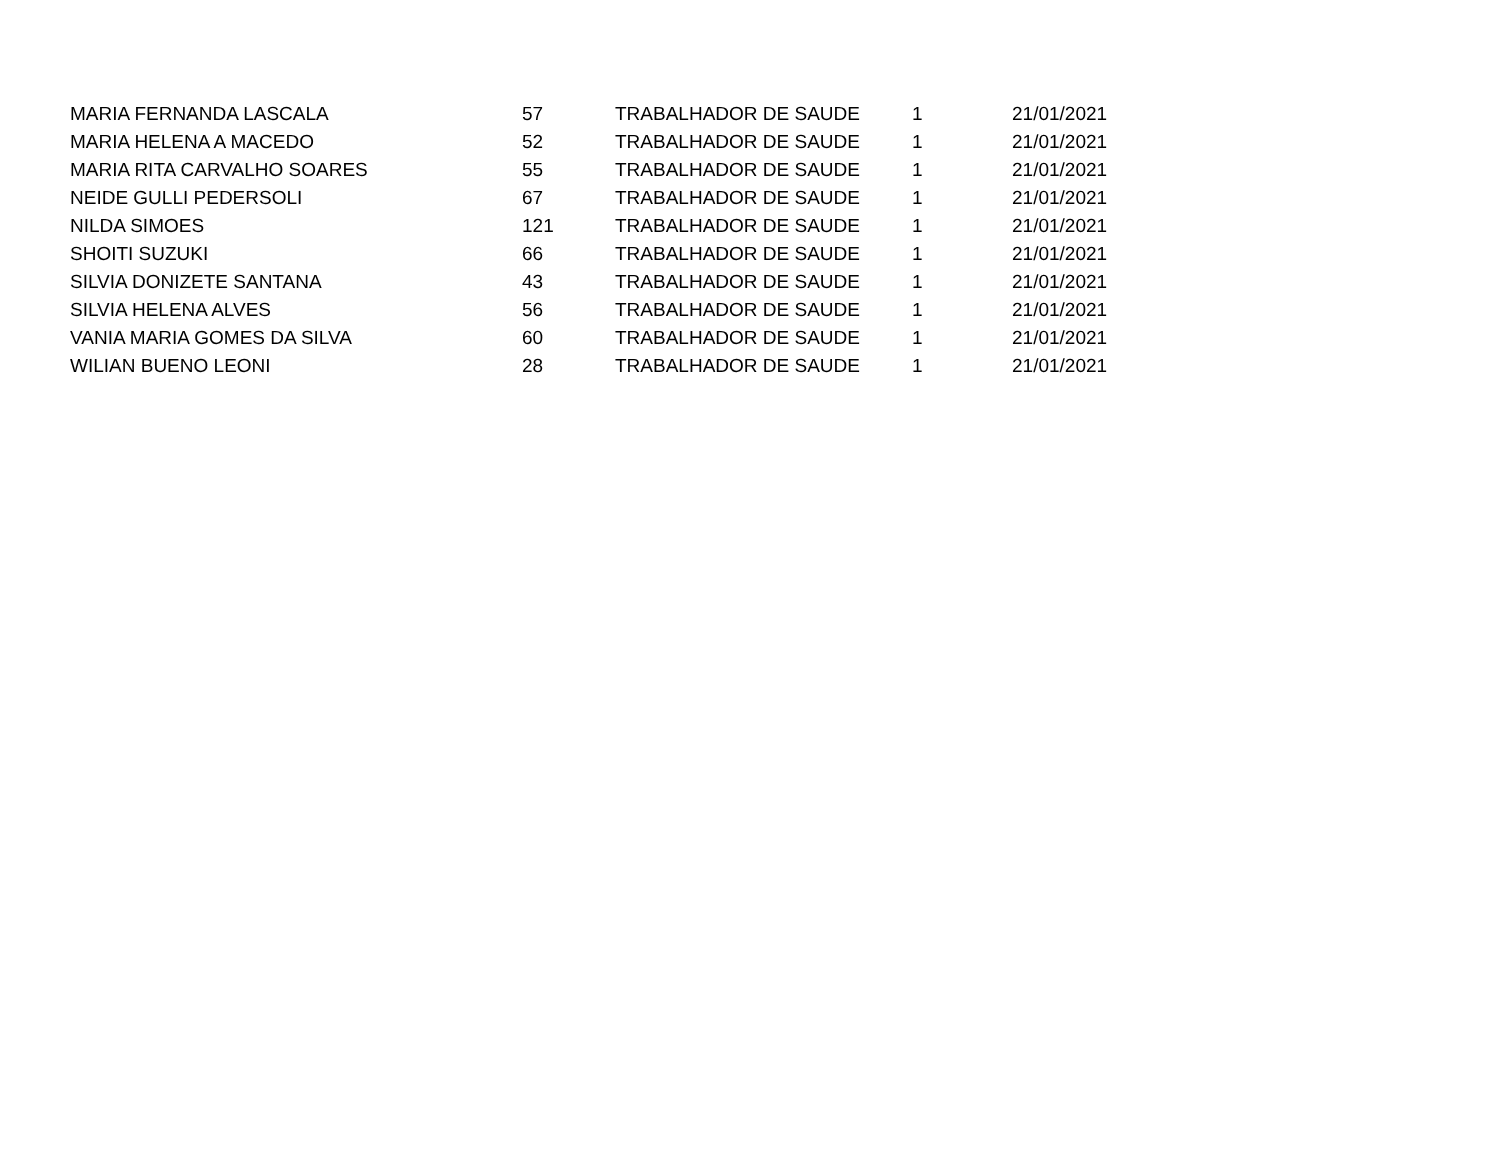| MARIA FERNANDA LASCALA | 57 | TRABALHADOR DE SAUDE | 1 | 21/01/2021 |
| MARIA HELENA A MACEDO | 52 | TRABALHADOR DE SAUDE | 1 | 21/01/2021 |
| MARIA RITA CARVALHO SOARES | 55 | TRABALHADOR DE SAUDE | 1 | 21/01/2021 |
| NEIDE GULLI PEDERSOLI | 67 | TRABALHADOR DE SAUDE | 1 | 21/01/2021 |
| NILDA SIMOES | 121 | TRABALHADOR DE SAUDE | 1 | 21/01/2021 |
| SHOITI SUZUKI | 66 | TRABALHADOR DE SAUDE | 1 | 21/01/2021 |
| SILVIA DONIZETE SANTANA | 43 | TRABALHADOR DE SAUDE | 1 | 21/01/2021 |
| SILVIA HELENA ALVES | 56 | TRABALHADOR DE SAUDE | 1 | 21/01/2021 |
| VANIA MARIA GOMES DA SILVA | 60 | TRABALHADOR DE SAUDE | 1 | 21/01/2021 |
| WILIAN BUENO LEONI | 28 | TRABALHADOR DE SAUDE | 1 | 21/01/2021 |